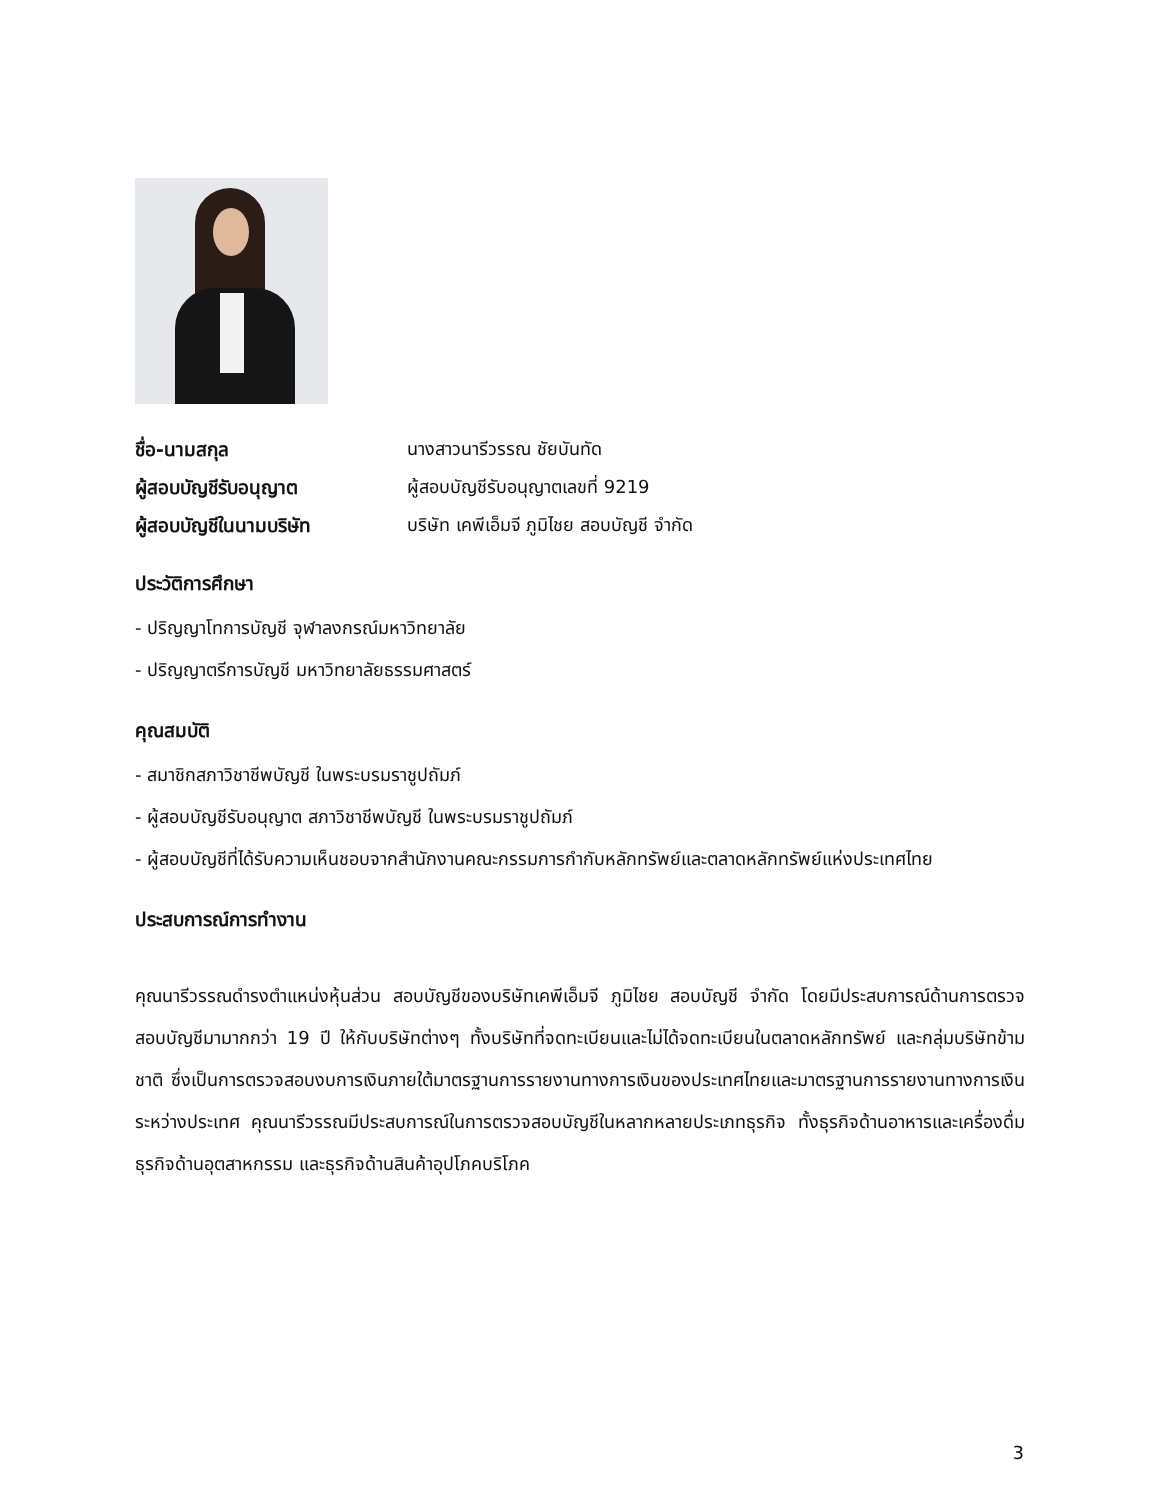ชื่อ-นามสกุล นางสาวนารีวรรณ ชัยบันทัด ผู้สอบบัญชีรับอนุญาต ผู้สอบบัญชีรับอนุญาตเลขที่ 9219 ผู้สอบบัญชีในนามบริษัท บริษัท เคพีเอ็มจี ภูมิไชย สอบบัญชี จำกัด
ประวัติการศึกษา
- ปริญญาโทการบัญชี จุฬาลงกรณ์มหาวิทยาลัย
- ปริญญาตรีการบัญชี มหาวิทยาลัยธรรมศาสตร์
คุณสมบัติ
- สมาชิกสภาวิชาชีพบัญชี ในพระบรมราชูปถัมภ์
- ผู้สอบบัญชีรับอนุญาต สภาวิชาชีพบัญชี ในพระบรมราชูปถัมภ์
- ผู้สอบบัญชีที่ได้รับความเห็นชอบจากสำนักงานคณะกรรมการกำกับหลักทรัพย์และตลาดหลักทรัพย์แห่งประเทศไทย
ประสบการณ์การทำงาน
คุณนารีวรรณดำรงตำแหน่งหุ้นส่วน สอบบัญชีของบริษัทเคพีเอ็มจี ภูมิไชย สอบบัญชี จำกัด โดยมีประสบการณ์ด้านการตรวจสอบบัญชีมามากกว่า 19 ปี ให้กับบริษัทต่างๆ ทั้งบริษัทที่จดทะเบียนและไม่ได้จดทะเบียนในตลาดหลักทรัพย์ และกลุ่มบริษัทข้ามชาติ ซึ่งเป็นการตรวจสอบงบการเงินภายใต้มาตรฐานการรายงานทางการเงินของประเทศไทยและมาตรฐานการรายงานทางการเงินระหว่างประเทศ คุณนารีวรรณมีประสบการณ์ในการตรวจสอบบัญชีในหลากหลายประเภทธุรกิจ ทั้งธุรกิจด้านอาหารและเครื่องดื่ม ธุรกิจด้านอุตสาหกรรม และธุรกิจด้านสินค้าอุปโภคบริโภค
3